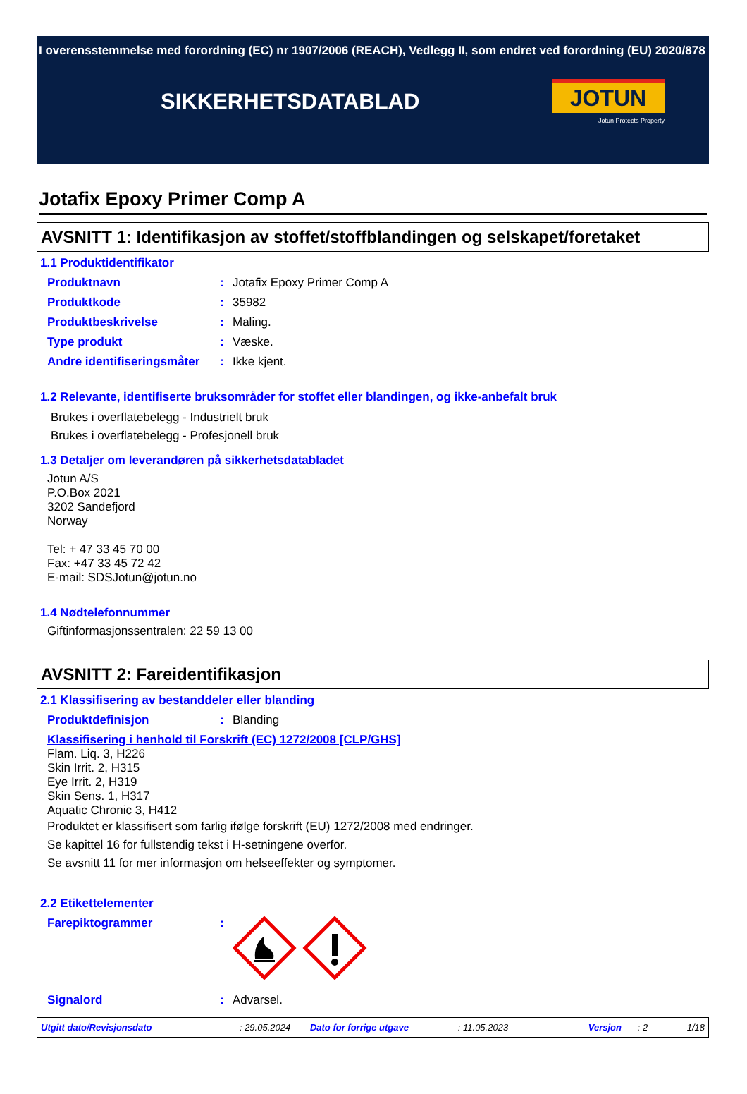I overensstemmelse med forordning (EC) nr 1907/2006 (REACH), Vedlegg II, som endret ved forordning (EU) 2020/878
SIKKERHETSDATABLAD
JOTUN
Jotun Protects Property
Jotafix Epoxy Primer Comp A
AVSNITT 1: Identifikasjon av stoffet/stoffblandingen og selskapet/foretaket
1.1 Produktidentifikator
Produktnavn: Jotafix Epoxy Primer Comp A
Produktkode: 35982
Produktbeskrivelse: Maling.
Type produkt: Væske.
Andre identifiseringsmåter: Ikke kjent.
1.2 Relevante, identifiserte bruksområder for stoffet eller blandingen, og ikke-anbefalt bruk
Brukes i overflatebelegg - Industrielt bruk
Brukes i overflatebelegg - Profesjonell bruk
1.3 Detaljer om leverandøren på sikkerhetsdatabladet
Jotun A/S
P.O.Box 2021
3202 Sandefjord
Norway
Tel: + 47 33 45 70 00
Fax: +47 33 45 72 42
E-mail: SDSJotun@jotun.no
1.4 Nødtelefonnummer
Giftinformasjonssentralen: 22 59 13 00
AVSNITT 2: Fareidentifikasjon
2.1 Klassifisering av bestanddeler eller blanding
Produktdefinisjon: Blanding
Klassifisering i henhold til Forskrift (EC) 1272/2008 [CLP/GHS]
Flam. Liq. 3, H226
Skin Irrit. 2, H315
Eye Irrit. 2, H319
Skin Sens. 1, H317
Aquatic Chronic 3, H412
Produktet er klassifisert som farlig ifølge forskrift (EU) 1272/2008 med endringer.
Se kapittel 16 for fullstendig tekst i H-setningene overfor.
Se avsnitt 11 for mer informasjon om helseeffekter og symptomer.
2.2 Etikettelementer
Farepiktogrammer:
Signalord: Advarsel.
Utgitt dato/Revisjonsdato: 29.05.2024 Dato for forrige utgave: 11.05.2023 Versjon: 2 1/18